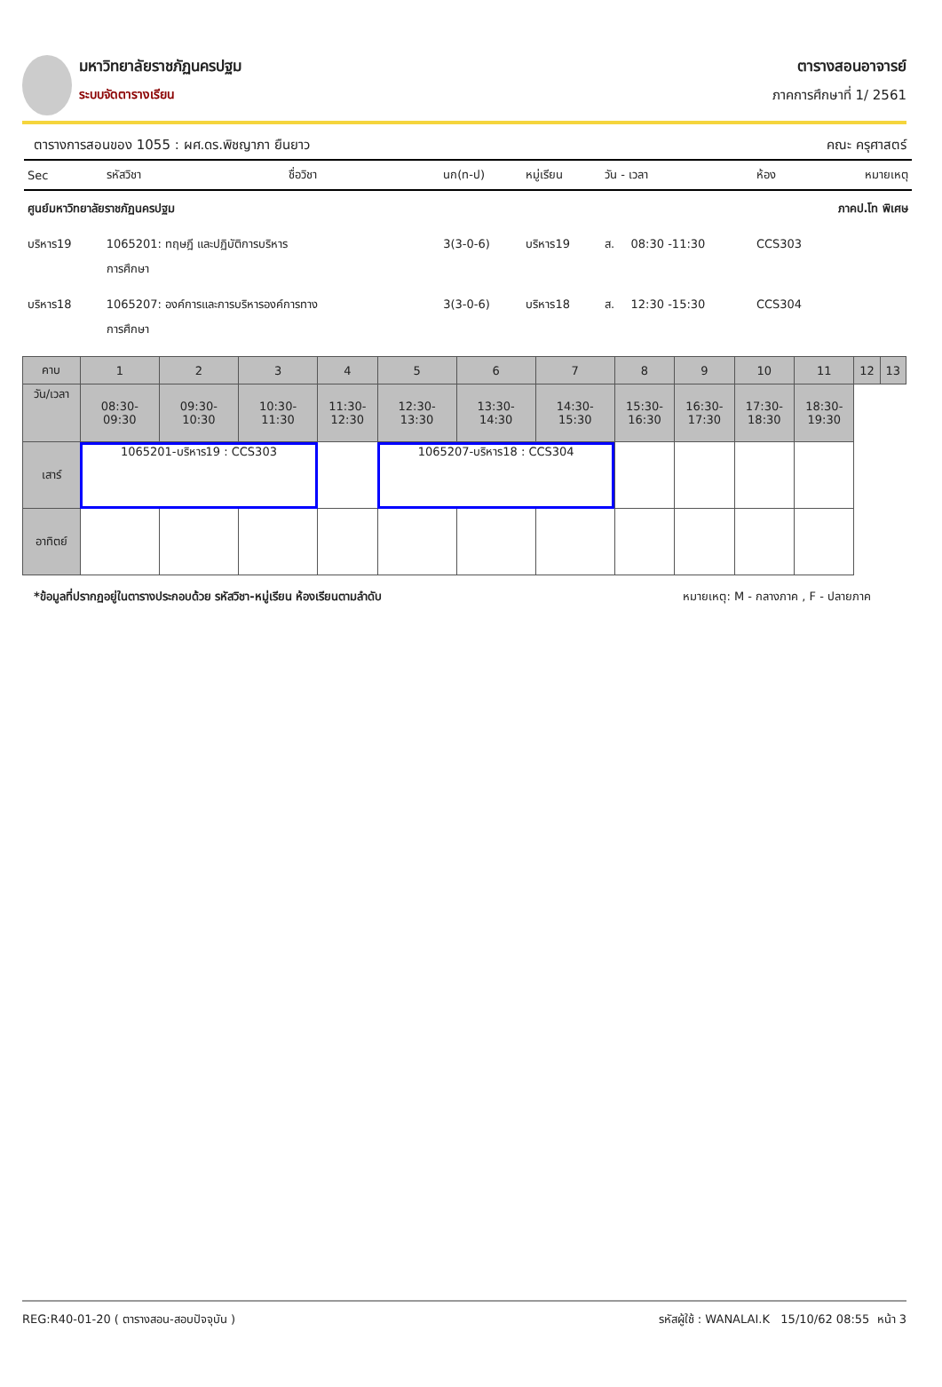มหาวิทยาลัยราชภัฏนครปฐม
ระบบจัดตารางเรียน
ตารางสอนอาจารย์
ภาคการศึกษาที่ 1/ 2561
ตารางการสอนของ 1055 : ผศ.ดร.พิชญาภา ยืนยาว คณะ ครุศาสตร์
| Sec | รหัสวิชา | ชื่อวิชา | นก(ท-ป) | หมู่เรียน | วัน - เวลา | | ห้อง | หมายเหตุ |
| --- | --- | --- | --- | --- | --- | --- | --- | --- |
| ศูนย์มหาวิทยาลัยราชภัฏนครปฐม | | | | | | | ภาคป.โท พิเศษ | |
| บริหาร19 | 1065201: ทฤษฎี และปฏิบัติการบริหาร การศึกษา | | 3(3-0-6) | บริหาร19 | ส. | 08:30 -11:30 | CCS303 | |
| บริหาร18 | 1065207: องค์การและการบริหารองค์การทาง การศึกษา | | 3(3-0-6) | บริหาร18 | ส. | 12:30 -15:30 | CCS304 | |
| คาบ | 1 | 2 | 3 | 4 | 5 | 6 | 7 | 8 | 9 | 10 | 11 | 12 | 13 |
| วัน/เวลา | 08:30- 09:30 | 09:30- 10:30 | 10:30- 11:30 | 11:30- 12:30 | 12:30- 13:30 | 13:30- 14:30 | 14:30- 15:30 | 15:30- 16:30 | 16:30- 17:30 | 17:30- 18:30 | 18:30- 19:30 | | |
| เสาร์ | 1065201-บริหาร19 : CCS303 | | | | 1065207-บริหาร18 : CCS304 | | | | | | | | |
| อาทิตย์ | | | | | | | | | | | | | |
*ข้อมูลที่ปรากฏอยู่ในตารางประกอบด้วย รหัสวิชา-หมู่เรียน ห้องเรียนตามลำดับ หมายเหตุ: M - กลางภาค , F - ปลายภาค
REG:R40-01-20 ( ตารางสอน-สอบปัจจุบัน ) รหัสผู้ใช้ : WANALAI.K 15/10/62 08:55 หน้า 3